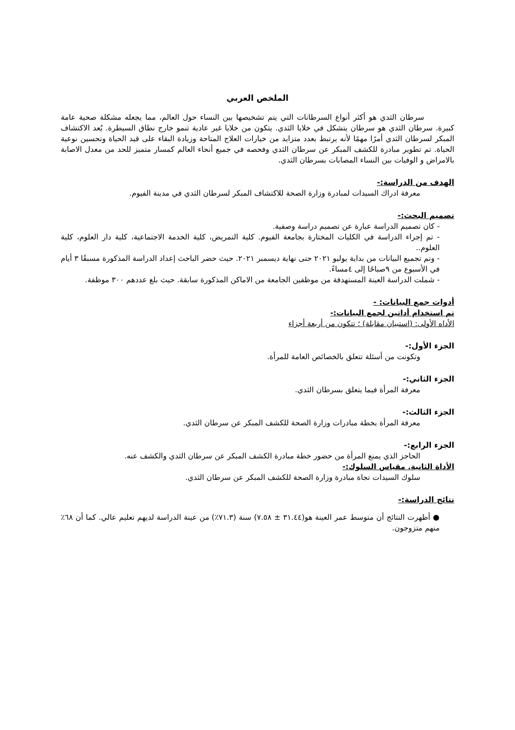الملخص العربي
    سرطان الثدي هو أكثر أنواع السرطانات التي يتم تشخيصها بين النساء حول العالم، مما يجعله مشكلة صحية عامة كبيرة. سرطان الثدي هو سرطان يتشكل في خلايا الثدي. يتكون من خلايا غير عادية تنمو خارج نطاق السيطرة. يُعد الاكتشاف المبكر لسرطان الثدي أمرًا مهمًا لأنه يرتبط بعدد متزايد من خيارات العلاج المتاحة وزيادة البقاء على قيد الحياة وتحسين نوعية الحياة. تم تطوير مبادرة للكشف المبكر عن سرطان الثدي وفحصه في جميع أنحاء العالم كمسار متميز للحد من معدل الاصابة بالامراض و الوفيات بين النساء المصابات بسرطان الثدي.
الهدف من الدراسة:-
معرفة ادراك السيدات لمبادرة وزارة الصحة للاكتشاف المبكر لسرطان الثدي في مدينة الفيوم.
تصميم البحث:-
- كان تصميم الدراسة عبارة عن تصميم دراسة وصفية.
- تم إجراء الدراسة في الكليات المختارة بجامعة الفيوم. كلية التمريض، كلية الخدمة الاجتماعية، كلية دار العلوم، كلية العلوم..
- وتم تجميع البيانات من بداية يوليو ٢٠٢١ حتى نهاية ديسمبر ٢٠٢١. حيث حضر الباحث إعداد الدراسة المذكورة مسبقًا ٣ أيام في الأسبوع من ٩صباحًا إلى ٤مساءً.
- شملت الدراسة العينة المستهدفة من موظفين الجامعة من الاماكن المذكورة سابقة. حيث بلغ عددهم ٣٠٠ موظفة.
أدوات جمع البيانات: -
تم استخدام أداتين لجمع البيانات:-
الأداه الأولى: (استبيان مقابلة) ؛ تتكون من أربعة أجزاء
الجزء الأول:-
وتكونت من أسئلة تتعلق بالخصائص العامة للمرأة.
الجزء الثاني:-
معرفة المرأة فيما يتعلق بسرطان الثدي.
الجزء الثالث:-
معرفة المرأة بخطة مبادرات وزارة الصحة للكشف المبكر عن سرطان الثدي.
الجزء الرابع:-
الحاجز الذي يمنع المرأة من حضور خطة مبادرة الكشف المبكر عن سرطان الثدي والكشف عنه.
الأداة الثانية. مقياس السلوك:-
سلوك السيدات تجاة مبادرة وزارة الصحة للكشف المبكر عن سرطان الثدي.
نتائج الدراسة:-
● أظهرت النتائج أن متوسط عمر العينة هو(٣١.٤٤ ± ٧.٥٨) سنة (٧١.٣٪) من عينة الدراسة لديهم تعليم عالي. كما أن ٦٨٪ منهم متزوجون.